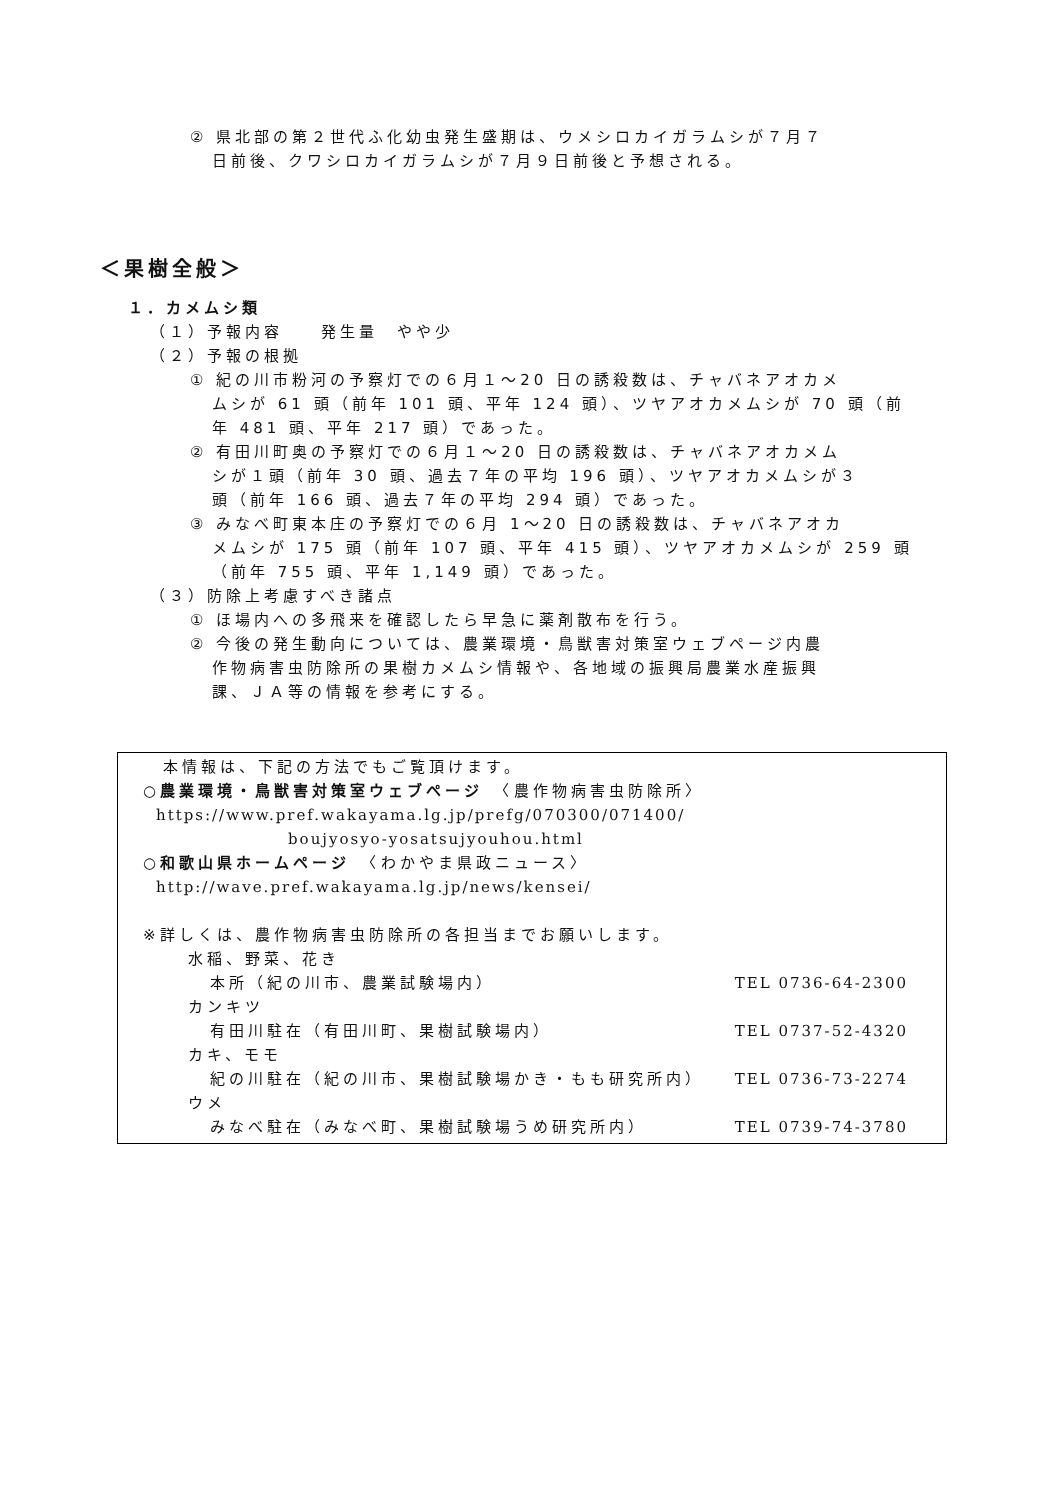② 県北部の第２世代ふ化幼虫発生盛期は、ウメシロカイガラムシが７月７
日前後、クワシロカイガラムシが７月９日前後と予想される。
＜果樹全般＞
１．カメムシ類
（１）予報内容　　発生量　やや少
（２）予報の根拠
① 紀の川市粉河の予察灯での６月１～20 日の誘殺数は、チャバネアオカメ
ムシが 61 頭（前年 101 頭、平年 124 頭）、ツヤアオカメムシが 70 頭（前
年 481 頭、平年 217 頭）であった。
② 有田川町奥の予察灯での６月１～20 日の誘殺数は、チャバネアオカメム
シが１頭（前年 30 頭、過去７年の平均 196 頭）、ツヤアオカメムシが３
頭（前年 166 頭、過去７年の平均 294 頭）であった。
③ みなべ町東本庄の予察灯での６月 1～20 日の誘殺数は、チャバネアオカ
メムシが 175 頭（前年 107 頭、平年 415 頭）、ツヤアオカメムシが 259 頭
（前年 755 頭、平年 1,149 頭）であった。
（３）防除上考慮すべき諸点
① ほ場内への多飛来を確認したら早急に薬剤散布を行う。
② 今後の発生動向については、農業環境・鳥獣害対策室ウェブページ内農
作物病害虫防除所の果樹カメムシ情報や、各地域の振興局農業水産振興
課、ＪＡ等の情報を参考にする。
本情報は、下記の方法でもご覧頂けます。
○農業環境・鳥獣害対策室ウェブページ　〈農作物病害虫防除所〉
https://www.pref.wakayama.lg.jp/prefg/070300/071400/
boujyosyo-yosatsujyouhou.html
○和歌山県ホームページ　〈わかやま県政ニュース〉
http://wave.pref.wakayama.lg.jp/news/kensei/
※詳しくは、農作物病害虫防除所の各担当までお願いします。
水稲、野菜、花き
本所（紀の川市、農業試験場内） TEL 0736-64-2300
カンキツ
有田川駐在（有田川町、果樹試験場内） TEL 0737-52-4320
カキ、モモ
紀の川駐在（紀の川市、果樹試験場かき・もも研究所内） TEL 0736-73-2274
ウメ
みなべ駐在（みなべ町、果樹試験場うめ研究所内） TEL 0739-74-3780